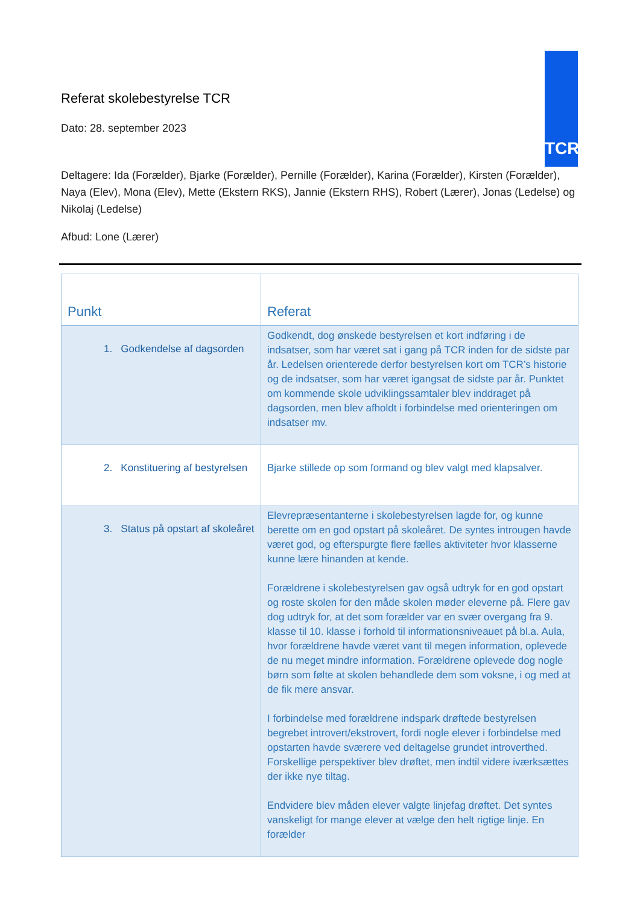TCR
Referat skolebestyrelse TCR
Dato: 28. september 2023
Deltagere: Ida (Forælder), Bjarke (Forælder), Pernille (Forælder), Karina (Forælder), Kirsten (Forælder), Naya (Elev), Mona (Elev), Mette (Ekstern RKS), Jannie (Ekstern RHS), Robert (Lærer), Jonas (Ledelse) og Nikolaj (Ledelse)
Afbud: Lone (Lærer)
| Punkt | Referat |
| --- | --- |
| 1. Godkendelse af dagsorden | Godkendt, dog ønskede bestyrelsen et kort indføring i de indsatser, som har været sat i gang på TCR inden for de sidste par år. Ledelsen orienterede derfor bestyrelsen kort om TCR’s historie og de indsatser, som har været igangsat de sidste par år. Punktet om kommende skole udviklingssamtaler blev inddraget på dagsorden, men blev afholdt i forbindelse med orienteringen om indsatser mv. |
| 2. Konstituering af bestyrelsen | Bjarke stillede op som formand og blev valgt med klapsalver. |
| 3. Status på opstart af skoleåret | Elevrepræsentanterne i skolebestyrelsen lagde for, og kunne berette om en god opstart på skoleåret. De syntes introugen havde været god, og efterspurgte flere fælles aktiviteter hvor klasserne kunne lære hinanden at kende. Forældrene i skolebestyrelsen gav også udtryk for en god opstart og roste skolen for den måde skolen møder eleverne på. Flere gav dog udtryk for, at det som forælder var en svær overgang fra 9. klasse til 10. klasse i forhold til informationsniveauet på bl.a. Aula, hvor forældrene havde været vant til megen information, oplevede de nu meget mindre information. Forældrene oplevede dog nogle børn som følte at skolen behandlede dem som voksne, i og med at de fik mere ansvar. I forbindelse med forældrene indspark drøftede bestyrelsen begrebet introvert/ekstrovert, fordi nogle elever i forbindelse med opstarten havde sværere ved deltagelse grundet introverthed. Forskellige perspektiver blev drøftet, men indtil videre iværksættes der ikke nye tiltag. Endvidere blev måden elever valgte linjefag drøftet. Det syntes vanskeligt for mange elever at vælge den helt rigtige linje. En forælder |